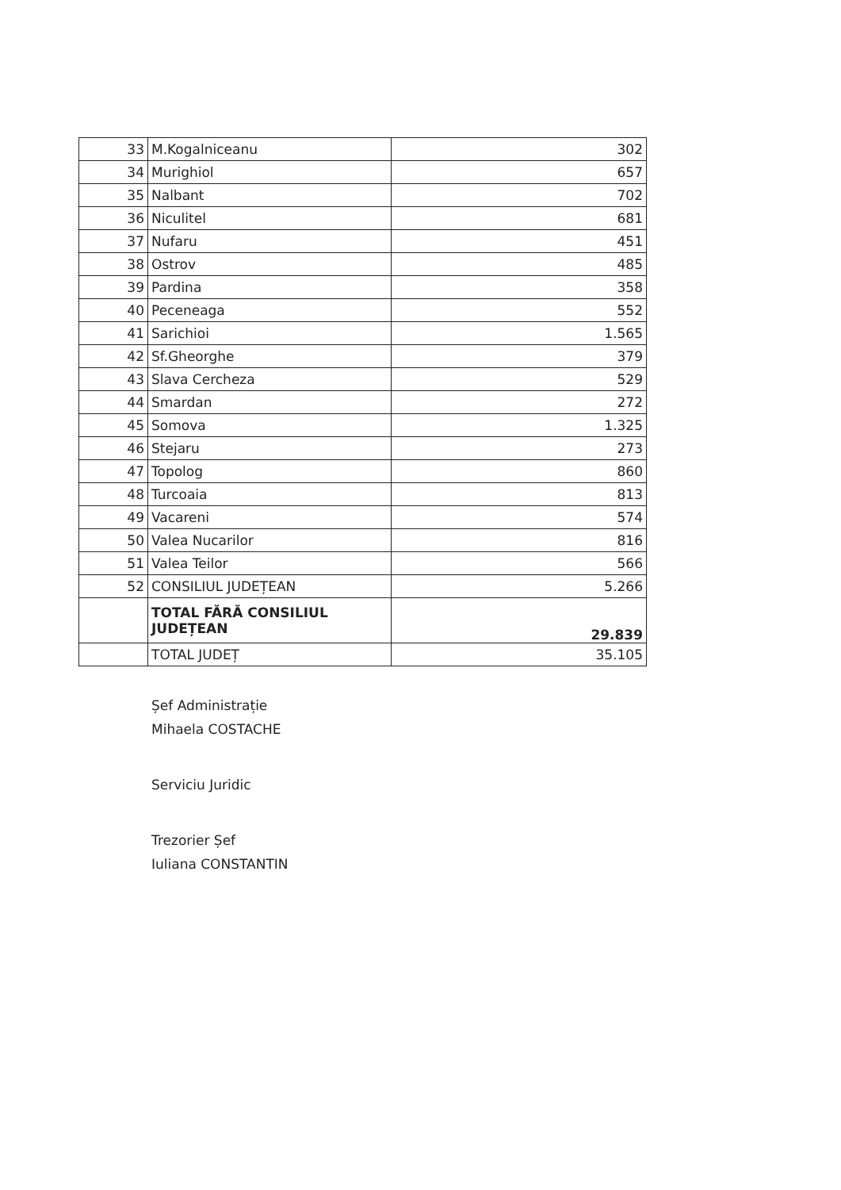| 33 | M.Kogalniceanu | 302 |
| 34 | Murighiol | 657 |
| 35 | Nalbant | 702 |
| 36 | Niculitel | 681 |
| 37 | Nufaru | 451 |
| 38 | Ostrov | 485 |
| 39 | Pardina | 358 |
| 40 | Peceneaga | 552 |
| 41 | Sarichioi | 1.565 |
| 42 | Sf.Gheorghe | 379 |
| 43 | Slava Cercheza | 529 |
| 44 | Smardan | 272 |
| 45 | Somova | 1.325 |
| 46 | Stejaru | 273 |
| 47 | Topolog | 860 |
| 48 | Turcoaia | 813 |
| 49 | Vacareni | 574 |
| 50 | Valea Nucarilor | 816 |
| 51 | Valea Teilor | 566 |
| 52 | CONSILIUL JUDEȚEAN | 5.266 |
| | TOTAL FĂRĂ CONSILIUL JUDEȚEAN | 29.839 |
| | TOTAL JUDEȚ | 35.105 |
Șef Administrație
Mihaela COSTACHE
Serviciu Juridic
Trezorier Șef
Iuliana CONSTANTIN